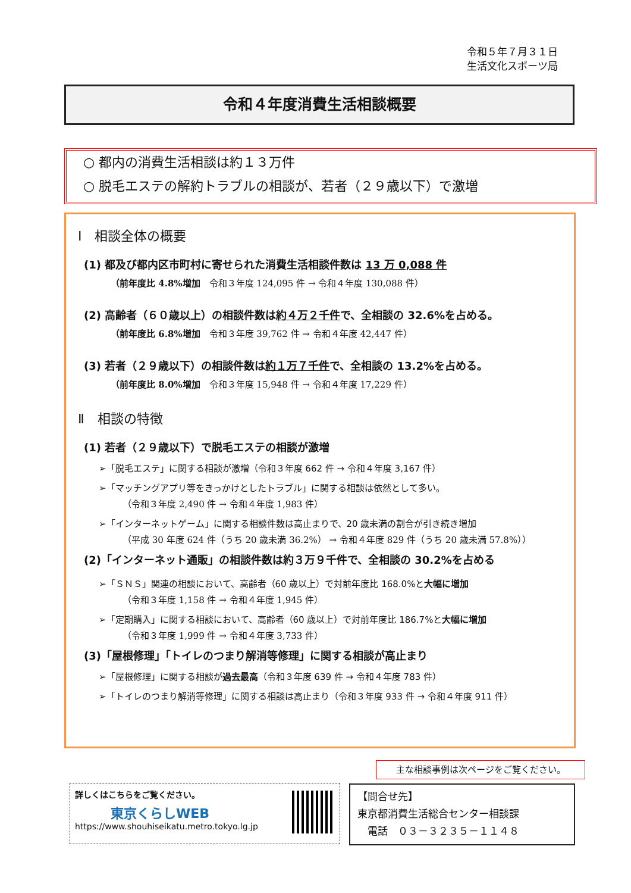令和５年７月３１日
生活文化スポーツ局
令和４年度消費生活相談概要
○ 都内の消費生活相談は約１３万件
○ 脱毛エステの解約トラブルの相談が、若者（２９歳以下）で激増
Ⅰ　相談全体の概要
(1) 都及び都内区市町村に寄せられた消費生活相談件数は 13 万 0,088 件
（前年度比 4.8%増加　令和３年度 124,095 件 → 令和４年度 130,088 件）
(2) 高齢者（６０歳以上）の相談件数は約４万２千件で、全相談の 32.6%を占める。
（前年度比 6.8%増加　令和３年度 39,762 件 → 令和４年度 42,447 件）
(3) 若者（２９歳以下）の相談件数は約１万７千件で、全相談の 13.2%を占める。
（前年度比 8.0%増加　令和３年度 15,948 件 → 令和４年度 17,229 件）
Ⅱ　相談の特徴
(1) 若者（２９歳以下）で脱毛エステの相談が激増
➢「脱毛エステ」に関する相談が激増（令和３年度 662 件 → 令和４年度 3,167 件）
➢「マッチングアプリ等をきっかけとしたトラブル」に関する相談は依然として多い。
（令和３年度 2,490 件 → 令和４年度 1,983 件）
➢「インターネットゲーム」に関する相談件数は高止まりで、20 歳未満の割合が引き続き増加
（平成 30 年度 624 件（うち 20 歳未満 36.2%） → 令和４年度 829 件（うち 20 歳未満 57.8%））
(2)「インターネット通販」の相談件数は約３万９千件で、全相談の 30.2%を占める
➢「ＳＮＳ」関連の相談において、高齢者（60 歳以上）で対前年度比 168.0%と大幅に増加
（令和３年度 1,158 件 → 令和４年度 1,945 件）
➢「定期購入」に関する相談において、高齢者（60 歳以上）で対前年度比 186.7%と大幅に増加
（令和３年度 1,999 件 → 令和４年度 3,733 件）
(3)「屋根修理」「トイレのつまり解消等修理」に関する相談が高止まり
➢「屋根修理」に関する相談が過去最高（令和３年度 639 件 → 令和４年度 783 件）
➢「トイレのつまり解消等修理」に関する相談は高止まり（令和３年度 933 件 → 令和４年度 911 件）
主な相談事例は次ページをご覧ください。
詳しくはこちらをご覧ください。
東京くらしWEB
https://www.shouhiseikatu.metro.tokyo.lg.jp
【問合せ先】
東京都消費生活総合センター相談課
　電話　０３－３２３５－１１４８